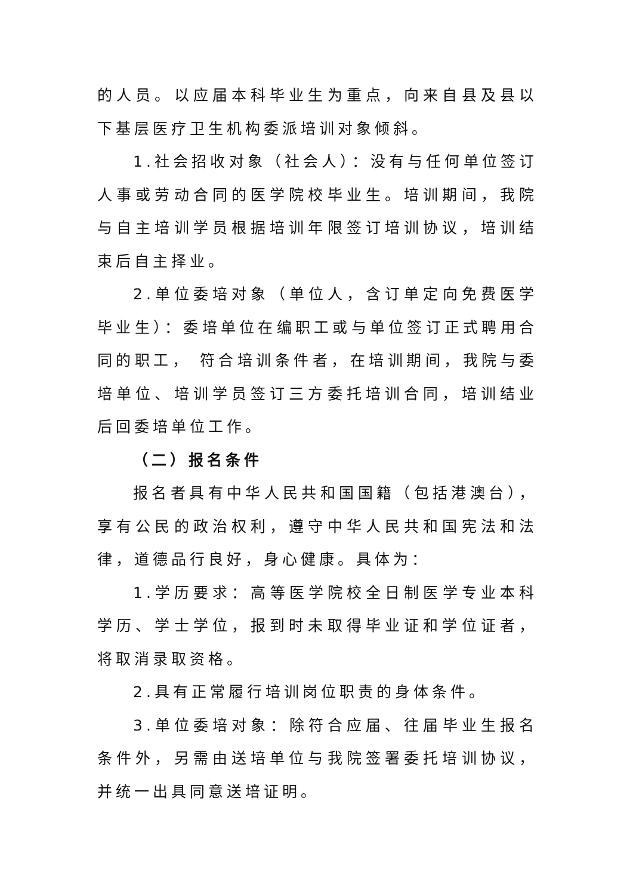的人员。以应届本科毕业生为重点，向来自县及县以下基层医疗卫生机构委派培训对象倾斜。
1.社会招收对象（社会人）：没有与任何单位签订人事或劳动合同的医学院校毕业生。培训期间，我院与自主培训学员根据培训年限签订培训协议，培训结束后自主择业。
2.单位委培对象（单位人，含订单定向免费医学毕业生）：委培单位在编职工或与单位签订正式聘用合同的职工， 符合培训条件者，在培训期间，我院与委培单位、培训学员签订三方委托培训合同，培训结业后回委培单位工作。
（二）报名条件
报名者具有中华人民共和国国籍（包括港澳台），享有公民的政治权利，遵守中华人民共和国宪法和法律，道德品行良好，身心健康。具体为：
1.学历要求：高等医学院校全日制医学专业本科学历、学士学位，报到时未取得毕业证和学位证者，将取消录取资格。
2.具有正常履行培训岗位职责的身体条件。
3.单位委培对象：除符合应届、往届毕业生报名条件外，另需由送培单位与我院签署委托培训协议，并统一出具同意送培证明。